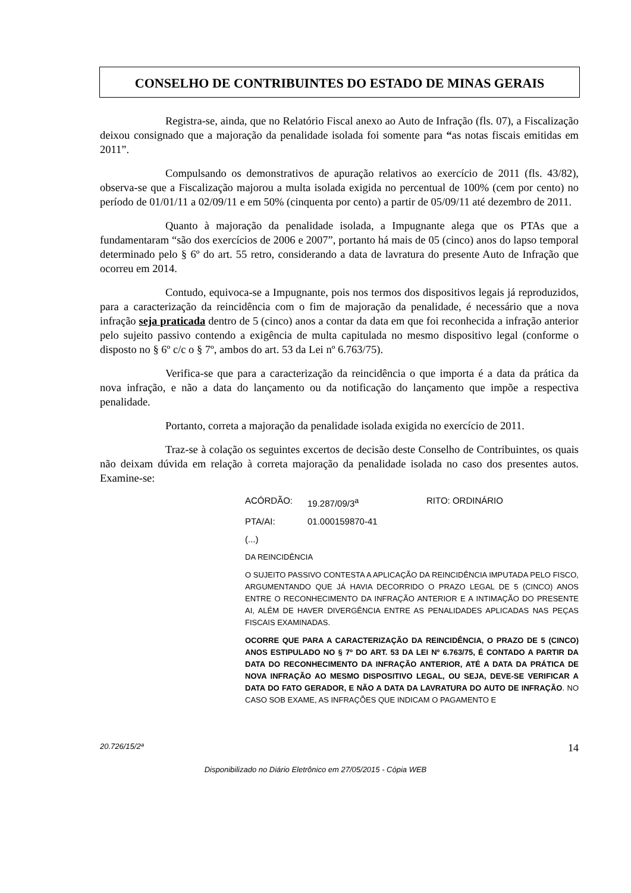CONSELHO DE CONTRIBUINTES DO ESTADO DE MINAS GERAIS
Registra-se, ainda, que no Relatório Fiscal anexo ao Auto de Infração (fls. 07), a Fiscalização deixou consignado que a majoração da penalidade isolada foi somente para “as notas fiscais emitidas em 2011”.
Compulsando os demonstrativos de apuração relativos ao exercício de 2011 (fls. 43/82), observa-se que a Fiscalização majorou a multa isolada exigida no percentual de 100% (cem por cento) no período de 01/01/11 a 02/09/11 e em 50% (cinquenta por cento) a partir de 05/09/11 até dezembro de 2011.
Quanto à majoração da penalidade isolada, a Impugnante alega que os PTAs que a fundamentaram “são dos exercícios de 2006 e 2007”, portanto há mais de 05 (cinco) anos do lapso temporal determinado pelo § 6º do art. 55 retro, considerando a data de lavratura do presente Auto de Infração que ocorreu em 2014.
Contudo, equivoca-se a Impugnante, pois nos termos dos dispositivos legais já reproduzidos, para a caracterização da reincidência com o fim de majoração da penalidade, é necessário que a nova infração seja praticada dentro de 5 (cinco) anos a contar da data em que foi reconhecida a infração anterior pelo sujeito passivo contendo a exigência de multa capitulada no mesmo dispositivo legal (conforme o disposto no § 6º c/c o § 7º, ambos do art. 53 da Lei nº 6.763/75).
Verifica-se que para a caracterização da reincidência o que importa é a data da prática da nova infração, e não a data do lançamento ou da notificação do lançamento que impõe a respectiva penalidade.
Portanto, correta a majoração da penalidade isolada exigida no exercício de 2011.
Traz-se à colação os seguintes excertos de decisão deste Conselho de Contribuintes, os quais não deixam dúvida em relação à correta majoração da penalidade isolada no caso dos presentes autos. Examine-se:
ACÓRDÃO: 19.287/09/3<sup>a</sup> RITO: ORDINÁRIO
PTA/AI: 01.000159870-41
(...)
DA REINCIDÊNCIA
O SUJEITO PASSIVO CONTESTA A APLICAÇÃO DA REINCIDÊNCIA IMPUTADA PELO FISCO, ARGUMENTANDO QUE JÁ HAVIA DECORRIDO O PRAZO LEGAL DE 5 (CINCO) ANOS ENTRE O RECONHECIMENTO DA INFRAÇÃO ANTERIOR E A INTIMAÇÃO DO PRESENTE AI, ALÉM DE HAVER DIVERGÊNCIA ENTRE AS PENALIDADES APLICADAS NAS PEÇAS FISCAIS EXAMINADAS.
OCORRE QUE PARA A CARACTERIZAÇÃO DA REINCIDÊNCIA, O PRAZO DE 5 (CINCO) ANOS ESTIPULADO NO § 7º DO ART. 53 DA LEI Nº 6.763/75, É CONTADO A PARTIR DA DATA DO RECONHECIMENTO DA INFRAÇÃO ANTERIOR, ATÉ A DATA DA PRÁTICA DE NOVA INFRAÇÃO AO MESMO DISPOSITIVO LEGAL, OU SEJA, DEVE-SE VERIFICAR A DATA DO FATO GERADOR, E NÃO A DATA DA LAVRATURA DO AUTO DE INFRAÇÃO. NO CASO SOB EXAME, AS INFRAÇÕES QUE INDICAM O PAGAMENTO E
20.726/15/2ª 14
Disponibilizado no Diário Eletrônico em 27/05/2015 - Cópia WEB